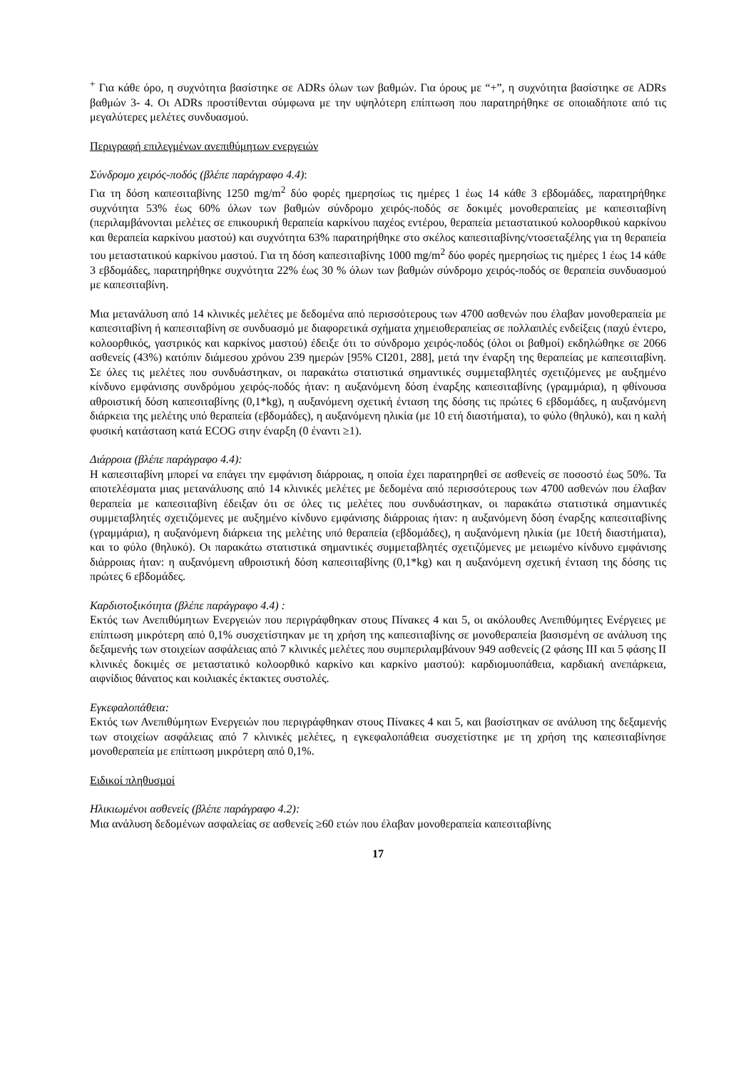<sup>+</sup> Για κάθε όρο, η συχνότητα βασίστηκε σε ADRs όλων των βαθμών. Για όρους με “+”, η συχνότητα βασίστηκε σε ADRs βαθμών 3- 4. Οι ADRs προστίθενται σύμφωνα με την υψηλότερη επίπτωση που παρατηρήθηκε σε οποιαδήποτε από τις μεγαλύτερες μελέτες συνδυασμού.
Περιγραφή επιλεγμένων ανεπιθύμητων ενεργειών
Σύνδρομο χειρός-ποδός (βλέπε παράγραφο 4.4):
Για τη δόση καπεσιταβίνης 1250 mg/m<sup>2</sup> δύο φορές ημερησίως τις ημέρες 1 έως 14 κάθε 3 εβδομάδες, παρατηρήθηκε συχνότητα 53% έως 60% όλων των βαθμών σύνδρομο χειρός-ποδός σε δοκιμές μονοθεραπείας με καπεσιταβίνη (περιλαμβάνονται μελέτες σε επικουρική θεραπεία καρκίνου παχέος εντέρου, θεραπεία μεταστατικού κολοορθικού καρκίνου και θεραπεία καρκίνου μαστού) και συχνότητα 63% παρατηρήθηκε στο σκέλος καπεσιταβίνης/ντοσεταξέλης για τη θεραπεία του μεταστατικού καρκίνου μαστού. Για τη δόση καπεσιταβίνης 1000 mg/m<sup>2</sup> δύο φορές ημερησίως τις ημέρες 1 έως 14 κάθε 3 εβδομάδες, παρατηρήθηκε συχνότητα 22% έως 30 % όλων των βαθμών σύνδρομο χειρός-ποδός σε θεραπεία συνδυασμού με καπεσιταβίνη.
Μια μετανάλυση από 14 κλινικές μελέτες με δεδομένα από περισσότερους των 4700 ασθενών που έλαβαν μονοθεραπεία με καπεσιταβίνη ή καπεσιταβίνη σε συνδυασμό με διαφορετικά σχήματα χημειοθεραπείας σε πολλαπλές ενδείξεις (παχύ έντερο, κολοορθικός, γαστρικός και καρκίνος μαστού) έδειξε ότι το σύνδρομο χειρός-ποδός (όλοι οι βαθμοί) εκδηλώθηκε σε 2066 ασθενείς (43%) κατόπιν διάμεσου χρόνου 239 ημερών [95% CI201, 288], μετά την έναρξη της θεραπείας με καπεσιταβίνη. Σε όλες τις μελέτες που συνδυάστηκαν, οι παρακάτω στατιστικά σημαντικές συμμεταβλητές σχετιζόμενες με αυξημένο κίνδυνο εμφάνισης συνδρόμου χειρός-ποδός ήταν: η αυξανόμενη δόση έναρξης καπεσιταβίνης (γραμμάρια), η φθίνουσα αθροιστική δόση καπεσιταβίνης (0,1*kg), η αυξανόμενη σχετική ένταση της δόσης τις πρώτες 6 εβδομάδες, η αυξανόμενη διάρκεια της μελέτης υπό θεραπεία (εβδομάδες), η αυξανόμενη ηλικία (με 10 ετή διαστήματα), το φύλο (θηλυκό), και η καλή φυσική κατάσταση κατά ECOG στην έναρξη (0 έναντι ≥1).
Διάρροια (βλέπε παράγραφο 4.4):
Η καπεσιταβίνη μπορεί να επάγει την εμφάνιση διάρροιας, η οποία έχει παρατηρηθεί σε ασθενείς σε ποσοστό έως 50%. Τα αποτελέσματα μιας μετανάλυσης από 14 κλινικές μελέτες με δεδομένα από περισσότερους των 4700 ασθενών που έλαβαν θεραπεία με καπεσιταβίνη έδειξαν ότι σε όλες τις μελέτες που συνδυάστηκαν, οι παρακάτω στατιστικά σημαντικές συμμεταβλητές σχετιζόμενες με αυξημένο κίνδυνο εμφάνισης διάρροιας ήταν: η αυξανόμενη δόση έναρξης καπεσιταβίνης (γραμμάρια), η αυξανόμενη διάρκεια της μελέτης υπό θεραπεία (εβδομάδες), η αυξανόμενη ηλικία (με 10ετή διαστήματα), και το φύλο (θηλυκό). Οι παρακάτω στατιστικά σημαντικές συμμεταβλητές σχετιζόμενες με μειωμένο κίνδυνο εμφάνισης διάρροιας ήταν: η αυξανόμενη αθροιστική δόση καπεσιταβίνης (0,1*kg) και η αυξανόμενη σχετική ένταση της δόσης τις πρώτες 6 εβδομάδες.
Καρδιοτοξικότητα (βλέπε παράγραφο 4.4) :
Εκτός των Ανεπιθύμητων Ενεργειών που περιγράφθηκαν στους Πίνακες 4 και 5, οι ακόλουθες Ανεπιθύμητες Ενέργειες με επίπτωση μικρότερη από 0,1% συσχετίστηκαν με τη χρήση της καπεσιταβίνης σε μονοθεραπεία βασισμένη σε ανάλυση της δεξαμενής των στοιχείων ασφάλειας από 7 κλινικές μελέτες που συμπεριλαμβάνουν 949 ασθενείς (2 φάσης ΙΙΙ και 5 φάσης ΙΙ κλινικές δοκιμές σε μεταστατικό κολοορθικό καρκίνο και καρκίνο μαστού): καρδιομυοπάθεια, καρδιακή ανεπάρκεια, αιφνίδιος θάνατος και κοιλιακές έκτακτες συστολές.
Εγκεφαλοπάθεια:
Εκτός των Ανεπιθύμητων Ενεργειών που περιγράφθηκαν στους Πίνακες 4 και 5, και βασίστηκαν σε ανάλυση της δεξαμενής των στοιχείων ασφάλειας από 7 κλινικές μελέτες, η εγκεφαλοπάθεια συσχετίστηκε με τη χρήση της καπεσιταβίνησε μονοθεραπεία με επίπτωση μικρότερη από 0,1%.
Ειδικοί πληθυσμοί
Ηλικιωμένοι ασθενείς (βλέπε παράγραφο 4.2):
Μια ανάλυση δεδομένων ασφαλείας σε ασθενείς ≥60 ετών που έλαβαν μονοθεραπεία καπεσιταβίνης
17